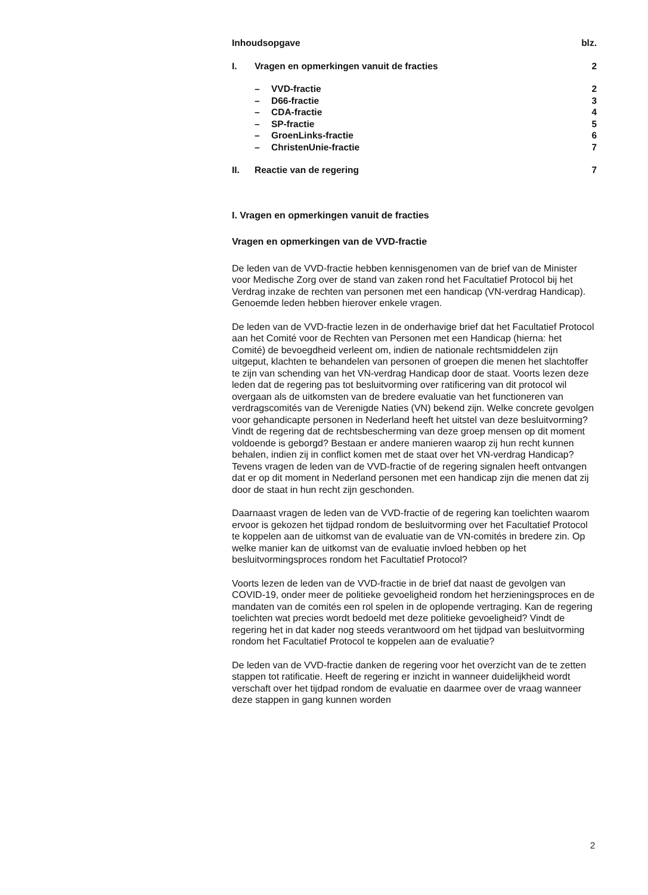| Inhoudsopgave | | | blz. |
| I. | Vragen en opmerkingen vanuit de fracties | | 2 |
| | – | VVD-fractie | 2 |
| | – | D66-fractie | 3 |
| | – | CDA-fractie | 4 |
| | – | SP-fractie | 5 |
| | – | GroenLinks-fractie | 6 |
| | – | ChristenUnie-fractie | 7 |
| II. | Reactie van de regering | | 7 |
I. Vragen en opmerkingen vanuit de fracties
Vragen en opmerkingen van de VVD-fractie
De leden van de VVD-fractie hebben kennisgenomen van de brief van de Minister voor Medische Zorg over de stand van zaken rond het Facultatief Protocol bij het Verdrag inzake de rechten van personen met een handicap (VN-verdrag Handicap). Genoemde leden hebben hierover enkele vragen.
De leden van de VVD-fractie lezen in de onderhavige brief dat het Facultatief Protocol aan het Comité voor de Rechten van Personen met een Handicap (hierna: het Comité) de bevoegdheid verleent om, indien de nationale rechtsmiddelen zijn uitgeput, klachten te behandelen van personen of groepen die menen het slachtoffer te zijn van schending van het VN-verdrag Handicap door de staat. Voorts lezen deze leden dat de regering pas tot besluitvorming over ratificering van dit protocol wil overgaan als de uitkomsten van de bredere evaluatie van het functioneren van verdragscomités van de Verenigde Naties (VN) bekend zijn. Welke concrete gevolgen voor gehandicapte personen in Nederland heeft het uitstel van deze besluitvorming? Vindt de regering dat de rechtsbescherming van deze groep mensen op dit moment voldoende is geborgd? Bestaan er andere manieren waarop zij hun recht kunnen behalen, indien zij in conflict komen met de staat over het VN-verdrag Handicap? Tevens vragen de leden van de VVD-fractie of de regering signalen heeft ontvangen dat er op dit moment in Nederland personen met een handicap zijn die menen dat zij door de staat in hun recht zijn geschonden.
Daarnaast vragen de leden van de VVD-fractie of de regering kan toelichten waarom ervoor is gekozen het tijdpad rondom de besluitvorming over het Facultatief Protocol te koppelen aan de uitkomst van de evaluatie van de VN-comités in bredere zin. Op welke manier kan de uitkomst van de evaluatie invloed hebben op het besluitvormingsproces rondom het Facultatief Protocol?
Voorts lezen de leden van de VVD-fractie in de brief dat naast de gevolgen van COVID-19, onder meer de politieke gevoeligheid rondom het herzieningsproces en de mandaten van de comités een rol spelen in de oplopende vertraging. Kan de regering toelichten wat precies wordt bedoeld met deze politieke gevoeligheid? Vindt de regering het in dat kader nog steeds verantwoord om het tijdpad van besluitvorming rondom het Facultatief Protocol te koppelen aan de evaluatie?
De leden van de VVD-fractie danken de regering voor het overzicht van de te zetten stappen tot ratificatie. Heeft de regering er inzicht in wanneer duidelijkheid wordt verschaft over het tijdpad rondom de evaluatie en daarmee over de vraag wanneer deze stappen in gang kunnen worden
2